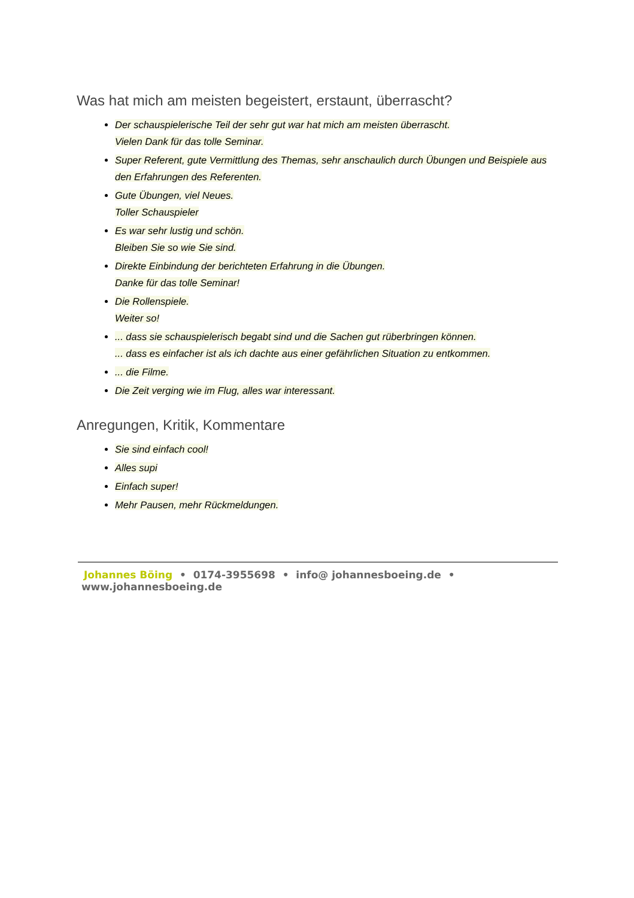Was hat mich am meisten begeistert, erstaunt, überrascht?
Der schauspielerische Teil der sehr gut war hat mich am meisten überrascht.
Vielen Dank für das tolle Seminar.
Super Referent, gute Vermittlung des Themas, sehr anschaulich durch Übungen und Beispiele aus den Erfahrungen des Referenten.
Gute Übungen, viel Neues.
Toller Schauspieler
Es war sehr lustig und schön.
Bleiben Sie so wie Sie sind.
Direkte Einbindung der berichteten Erfahrung in die Übungen.
Danke für das tolle Seminar!
Die Rollenspiele.
Weiter so!
... dass sie schauspielerisch begabt sind und die Sachen gut rüberbringen können.
... dass es einfacher ist als ich dachte aus einer gefährlichen Situation zu entkommen.
... die Filme.
Die Zeit verging wie im Flug, alles war interessant.
Anregungen, Kritik, Kommentare
Sie sind einfach cool!
Alles supi
Einfach super!
Mehr Pausen, mehr Rückmeldungen.
Johannes Böing • 0174-3955698 • info@ johannesboeing.de • www.johannesboeing.de